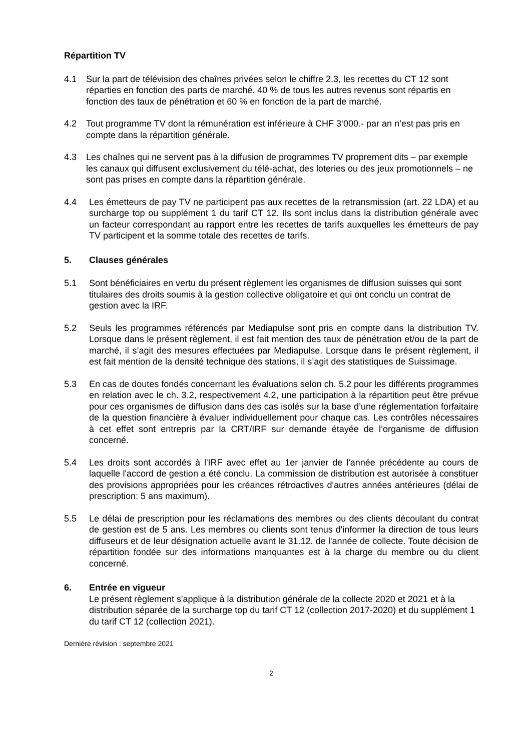Répartition TV
4.1 Sur la part de télévision des chaînes privées selon le chiffre 2.3, les recettes du CT 12 sont réparties en fonction des parts de marché. 40 % de tous les autres revenus sont répartis en fonction des taux de pénétration et 60 % en fonction de la part de marché.
4.2 Tout programme TV dont la rémunération est inférieure à CHF 3‘000.- par an n’est pas pris en compte dans la répartition générale.
4.3 Les chaînes qui ne servent pas à la diffusion de programmes TV proprement dits – par exemple les canaux qui diffusent exclusivement du télé-achat, des loteries ou des jeux promotionnels – ne sont pas prises en compte dans la répartition générale.
4.4 Les émetteurs de pay TV ne participent pas aux recettes de la retransmission (art. 22 LDA) et au surcharge top ou supplément 1 du tarif CT 12. Ils sont inclus dans la distribution générale avec un facteur correspondant au rapport entre les recettes de tarifs auxquelles les émetteurs de pay TV participent et la somme totale des recettes de tarifs.
5. Clauses générales
5.1 Sont bénéficiaires en vertu du présent règlement les organismes de diffusion suisses qui sont titulaires des droits soumis à la gestion collective obligatoire et qui ont conclu un contrat de gestion avec la IRF.
5.2 Seuls les programmes référencés par Mediapulse sont pris en compte dans la distribution TV. Lorsque dans le présent règlement, il est fait mention des taux de pénétration et/ou de la part de marché, il s’agit des mesures effectuées par Mediapulse. Lorsque dans le présent règlement, il est fait mention de la densité technique des stations, il s’agit des statistiques de Suissimage.
5.3 En cas de doutes fondés concernant les évaluations selon ch. 5.2 pour les différents programmes en relation avec le ch. 3.2, respectivement 4.2, une participation à la répartition peut être prévue pour ces organismes de diffusion dans des cas isolés sur la base d’une réglementation forfaitaire de la question financière à évaluer individuellement pour chaque cas. Les contrôles nécessaires à cet effet sont entrepris par la CRT/IRF sur demande étayée de l’organisme de diffusion concerné.
5.4 Les droits sont accordés à l'IRF avec effet au 1er janvier de l'année précédente au cours de laquelle l'accord de gestion a été conclu. La commission de distribution est autorisée à constituer des provisions appropriées pour les créances rétroactives d'autres années antérieures (délai de prescription: 5 ans maximum).
5.5 Le délai de prescription pour les réclamations des membres ou des clients découlant du contrat de gestion est de 5 ans. Les membres ou clients sont tenus d'informer la direction de tous leurs diffuseurs et de leur désignation actuelle avant le 31.12. de l'année de collecte. Toute décision de répartition fondée sur des informations manquantes est à la charge du membre ou du client concerné.
6. Entrée en vigueur
Le présent règlement s'applique à la distribution générale de la collecte 2020 et 2021 et à la distribution séparée de la surcharge top du tarif CT 12 (collection 2017-2020) et du supplément 1 du tarif CT 12 (collection 2021).
Dernière révision : septembre 2021
2